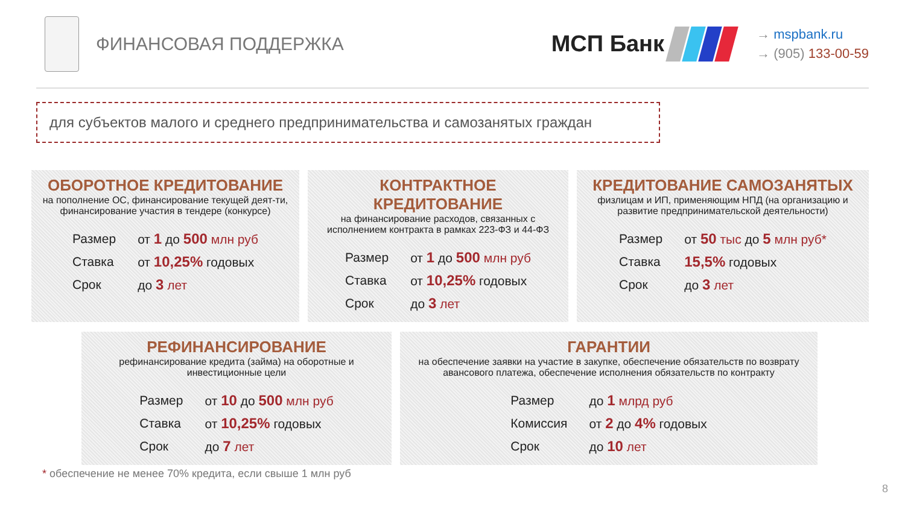ФИНАНСОВАЯ ПОДДЕРЖКА
МСП Банк
→ mspbank.ru
→ (905) 133-00-59
для субъектов малого и среднего предпринимательства и самозанятых граждан
ОБОРОТНОЕ КРЕДИТОВАНИЕ
на пополнение ОС, финансирование текущей деят-ти, финансирование участия в тендере (конкурсе)
| Размер | от 1 до 500 млн руб |
| Ставка | от 10,25% годовых |
| Срок | до 3 лет |
КОНТРАКТНОЕ КРЕДИТОВАНИЕ
на финансирование расходов, связанных с исполнением контракта в рамках 223-ФЗ и 44-ФЗ
| Размер | от 1 до 500 млн руб |
| Ставка | от 10,25% годовых |
| Срок | до 3 лет |
КРЕДИТОВАНИЕ САМОЗАНЯТЫХ
физлицам и ИП, применяющим НПД (на организацию и развитие предпринимательской деятельности)
| Размер | от 50 тыс до 5 млн руб* |
| Ставка | 15,5% годовых |
| Срок | до 3 лет |
РЕФИНАНСИРОВАНИЕ
рефинансирование кредита (займа) на оборотные и инвестиционные цели
| Размер | от 10 до 500 млн руб |
| Ставка | от 10,25% годовых |
| Срок | до 7 лет |
ГАРАНТИИ
на обеспечение заявки на участие в закупке, обеспечение обязательств по возврату авансового платежа, обеспечение исполнения обязательств по контракту
| Размер | до 1 млрд руб |
| Комиссия | от 2 до 4% годовых |
| Срок | до 10 лет |
* обеспечение не менее 70% кредита, если свыше 1 млн руб
8